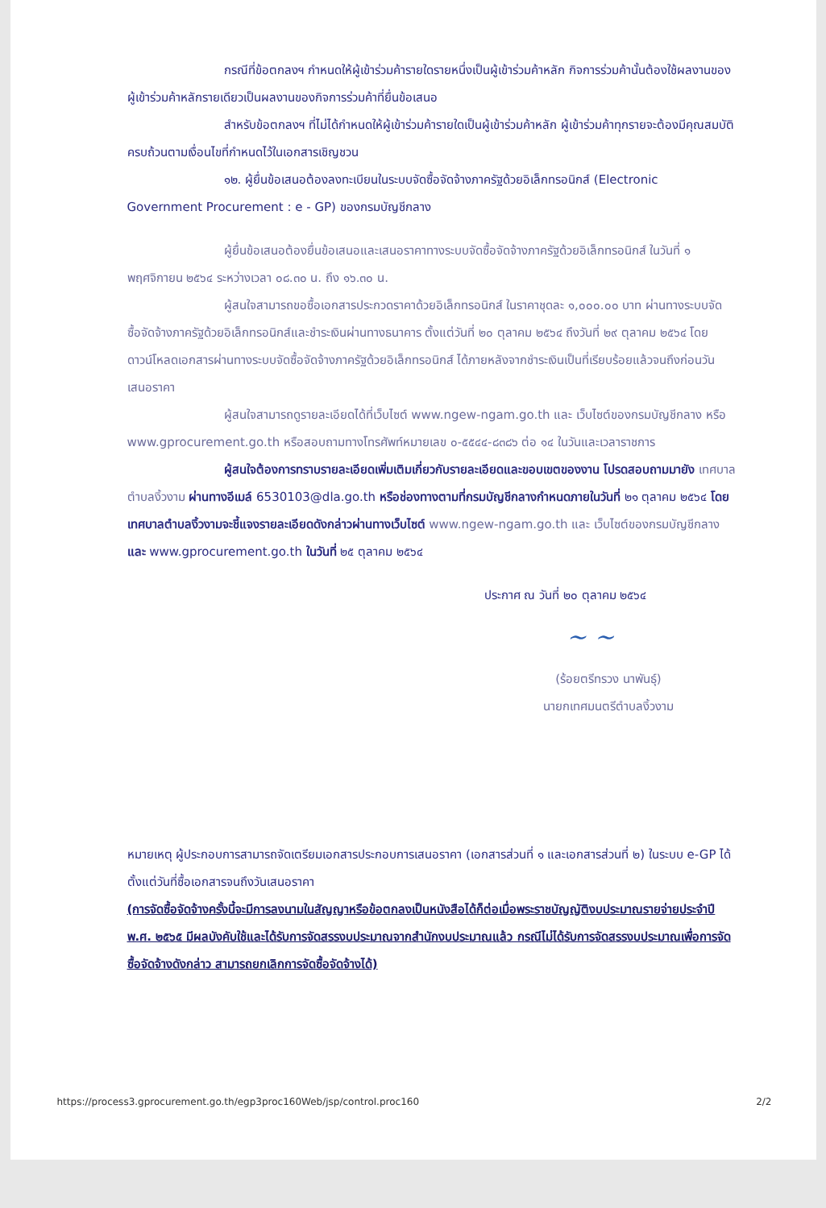กรณีที่ข้อตกลงฯ กำหนดให้ผู้เข้าร่วมค้ารายใดรายหนึ่งเป็นผู้เข้าร่วมค้าหลัก กิจการร่วมค้านั้นต้องใช้ผลงานของผู้เข้าร่วมค้าหลักรายเดียวเป็นผลงานของกิจการร่วมค้าที่ยื่นข้อเสนอ
สำหรับข้อตกลงฯ ที่ไม่ได้กำหนดให้ผู้เข้าร่วมค้ารายใดเป็นผู้เข้าร่วมค้าหลัก ผู้เข้าร่วมค้าทุกรายจะต้องมีคุณสมบัติครบถ้วนตามเงื่อนไขที่กำหนดไว้ในเอกสารเชิญชวน
๑๒. ผู้ยื่นข้อเสนอต้องลงทะเบียนในระบบจัดซื้อจัดจ้างภาครัฐด้วยอิเล็กทรอนิกส์ (Electronic Government Procurement : e - GP) ของกรมบัญชีกลาง
ผู้ยื่นข้อเสนอต้องยื่นข้อเสนอและเสนอราคาทางระบบจัดซื้อจัดจ้างภาครัฐด้วยอิเล็กทรอนิกส์ ในวันที่ ๑ พฤศจิกายน ๒๕๖๔ ระหว่างเวลา ๐๘.๓๐ น. ถึง ๑๖.๓๐ น.
ผู้สนใจสามารถขอซื้อเอกสารประกวดราคาด้วยอิเล็กทรอนิกส์ ในราคาชุดละ ๑,๐๐๐.๐๐ บาท ผ่านทางระบบจัดซื้อจัดจ้างภาครัฐด้วยอิเล็กทรอนิกส์และชำระเงินผ่านทางธนาคาร ตั้งแต่วันที่ ๒๐ ตุลาคม ๒๕๖๔ ถึงวันที่ ๒๙ ตุลาคม ๒๕๖๔ โดยดาวน์โหลดเอกสารผ่านทางระบบจัดซื้อจัดจ้างภาครัฐด้วยอิเล็กทรอนิกส์ ได้ภายหลังจากชำระเงินเป็นที่เรียบร้อยแล้วจนถึงก่อนวันเสนอราคา
ผู้สนใจสามารถดูรายละเอียดได้ที่เว็บไซต์ www.ngew-ngam.go.th และ เว็บไซต์ของกรมบัญชีกลาง หรือ www.gprocurement.go.th หรือสอบถามทางโทรศัพท์หมายเลข ๐-๕๕๔๔-๘๓๘๖ ต่อ ๑๔ ในวันและเวลาราชการ
ผู้สนใจต้องการทราบรายละเอียดเพิ่มเติมเกี่ยวกับรายละเอียดและขอบเขตของงาน โปรดสอบถามมายัง เทศบาลตำบลงิ้วงาม ผ่านทางอีเมล์ 6530103@dla.go.th หรือช่องทางตามที่กรมบัญชีกลางกำหนดภายในวันที่ ๒๑ ตุลาคม ๒๕๖๔ โดยเทศบาลตำบลงิ้วงามจะชี้แจงรายละเอียดดังกล่าวผ่านทางเว็บไซต์ www.ngew-ngam.go.th และ เว็บไซต์ของกรมบัญชีกลาง และ www.gprocurement.go.th ในวันที่ ๒๕ ตุลาคม ๒๕๖๔
ประกาศ ณ วันที่ ๒๐ ตุลาคม ๒๕๖๔
~ ~
(ร้อยตรีทรวง นาพันธุ์)
นายกเทศมนตรีตำบลงิ้วงาม
หมายเหตุ ผู้ประกอบการสามารถจัดเตรียมเอกสารประกอบการเสนอราคา (เอกสารส่วนที่ ๑ และเอกสารส่วนที่ ๒) ในระบบ e-GP ได้ตั้งแต่วันที่ซื้อเอกสารจนถึงวันเสนอราคา
(การจัดซื้อจัดจ้างครั้งนี้จะมีการลงนามในสัญญาหรือข้อตกลงเป็นหนังสือได้ก็ต่อเมื่อพระราชบัญญัติงบประมาณรายจ่ายประจำปี พ.ศ. ๒๕๖๕ มีผลบังคับใช้และได้รับการจัดสรรงบประมาณจากสำนักงบประมาณแล้ว กรณีไม่ได้รับการจัดสรรงบประมาณเพื่อการจัดซื้อจัดจ้างดังกล่าว สามารถยกเลิกการจัดซื้อจัดจ้างได้)
https://process3.gprocurement.go.th/egp3proc160Web/jsp/control.proc160 2/2